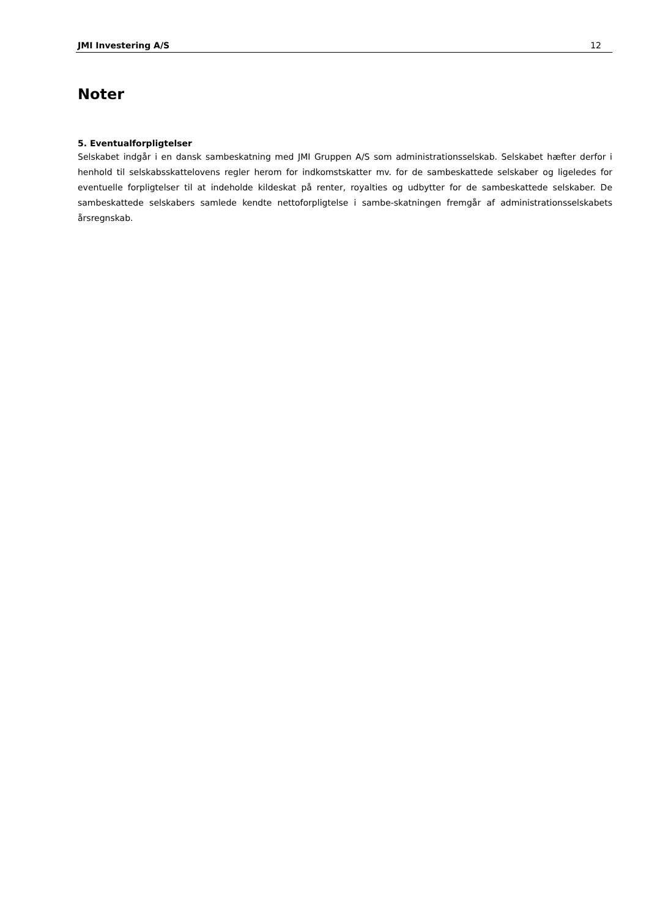JMI Investering A/S 12
Noter
5. Eventualforpligtelser
Selskabet indgår i en dansk sambeskatning med JMI Gruppen A/S som administrationsselskab. Selskabet hæfter derfor i henhold til selskabsskattelovens regler herom for indkomstskatter mv. for de sambeskattede selskaber og ligeledes for eventuelle forpligtelser til at indeholde kildeskat på renter, royalties og udbytter for de sambeskattede selskaber. De sambeskattede selskabers samlede kendte nettoforpligtelse i sambe-skatningen fremgår af administrationsselskabets årsregnskab.